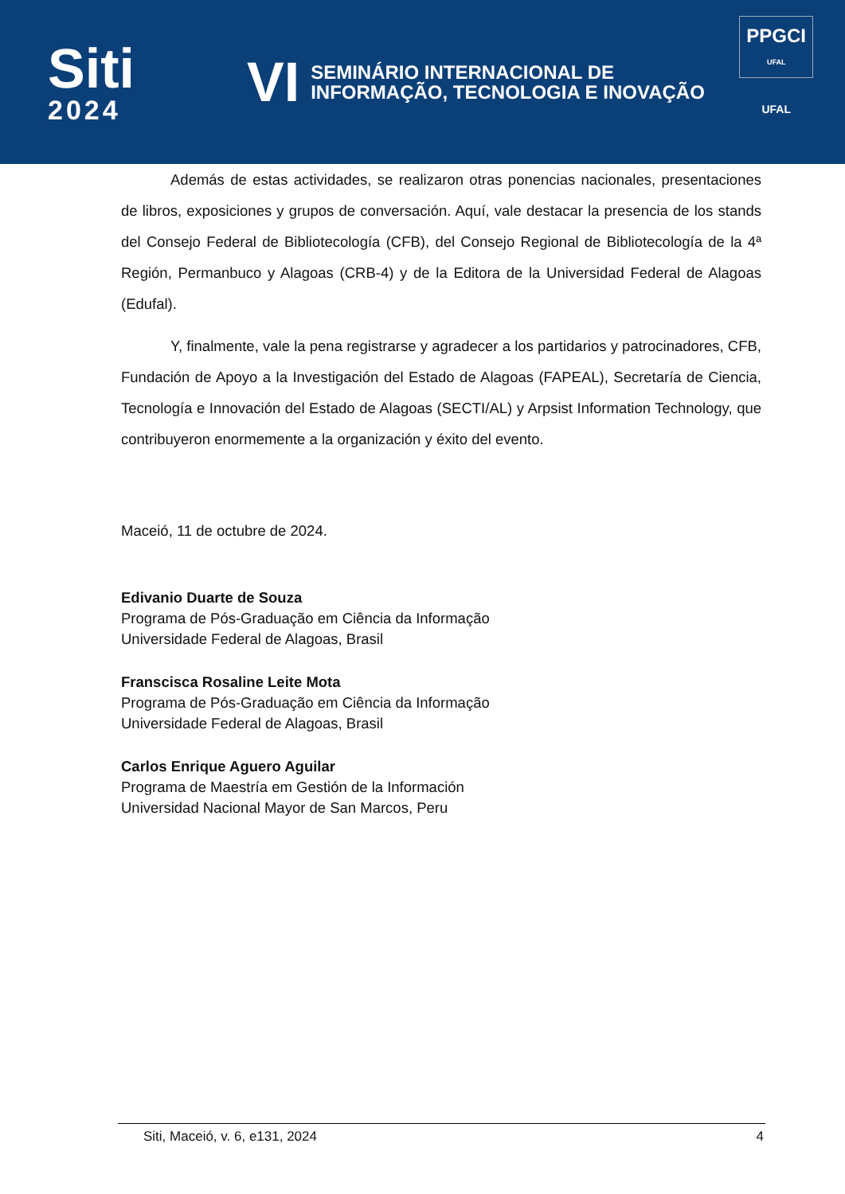Siti
2024
VI
SEMINÁRIO INTERNACIONAL DE
INFORMAÇÃO, TECNOLOGIA E INOVAÇÃO
PPGCI
UFAL
UFAL
Además de estas actividades, se realizaron otras ponencias nacionales, presentaciones de libros, exposiciones y grupos de conversación. Aquí, vale destacar la presencia de los stands del Consejo Federal de Bibliotecología (CFB), del Consejo Regional de Bibliotecología de la 4ª Región, Permanbuco y Alagoas (CRB-4) y de la Editora de la Universidad Federal de Alagoas (Edufal).
Y, finalmente, vale la pena registrarse y agradecer a los partidarios y patrocinadores, CFB, Fundación de Apoyo a la Investigación del Estado de Alagoas (FAPEAL), Secretaría de Ciencia, Tecnología e Innovación del Estado de Alagoas (SECTI/AL) y Arpsist Information Technology, que contribuyeron enormemente a la organización y éxito del evento.
Maceió, 11 de octubre de 2024.
Edivanio Duarte de Souza
Programa de Pós-Graduação em Ciência da Informação
Universidade Federal de Alagoas, Brasil
Franscisca Rosaline Leite Mota
Programa de Pós-Graduação em Ciência da Informação
Universidade Federal de Alagoas, Brasil
Carlos Enrique Aguero Aguilar
Programa de Maestría em Gestión de la Información
Universidad Nacional Mayor de San Marcos, Peru
Siti, Maceió, v. 6, e131, 2024 4